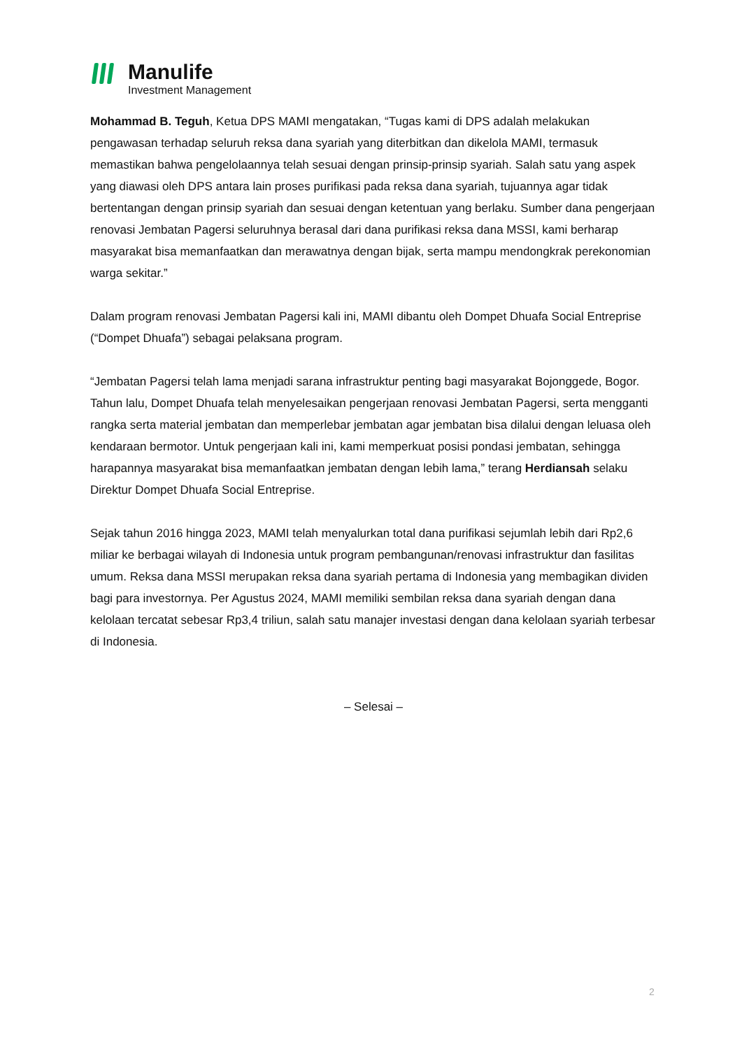Manulife
Investment Management
Mohammad B. Teguh, Ketua DPS MAMI mengatakan, “Tugas kami di DPS adalah melakukan pengawasan terhadap seluruh reksa dana syariah yang diterbitkan dan dikelola MAMI, termasuk memastikan bahwa pengelolaannya telah sesuai dengan prinsip-prinsip syariah. Salah satu yang aspek yang diawasi oleh DPS antara lain proses purifikasi pada reksa dana syariah, tujuannya agar tidak bertentangan dengan prinsip syariah dan sesuai dengan ketentuan yang berlaku. Sumber dana pengerjaan renovasi Jembatan Pagersi seluruhnya berasal dari dana purifikasi reksa dana MSSI, kami berharap masyarakat bisa memanfaatkan dan merawatnya dengan bijak, serta mampu mendongkrak perekonomian warga sekitar.”
Dalam program renovasi Jembatan Pagersi kali ini, MAMI dibantu oleh Dompet Dhuafa Social Entreprise (“Dompet Dhuafa”) sebagai pelaksana program.
“Jembatan Pagersi telah lama menjadi sarana infrastruktur penting bagi masyarakat Bojonggede, Bogor. Tahun lalu, Dompet Dhuafa telah menyelesaikan pengerjaan renovasi Jembatan Pagersi, serta mengganti rangka serta material jembatan dan memperlebar jembatan agar jembatan bisa dilalui dengan leluasa oleh kendaraan bermotor. Untuk pengerjaan kali ini, kami memperkuat posisi pondasi jembatan, sehingga harapannya masyarakat bisa memanfaatkan jembatan dengan lebih lama,” terang Herdiansah selaku Direktur Dompet Dhuafa Social Entreprise.
Sejak tahun 2016 hingga 2023, MAMI telah menyalurkan total dana purifikasi sejumlah lebih dari Rp2,6 miliar ke berbagai wilayah di Indonesia untuk program pembangunan/renovasi infrastruktur dan fasilitas umum. Reksa dana MSSI merupakan reksa dana syariah pertama di Indonesia yang membagikan dividen bagi para investornya. Per Agustus 2024, MAMI memiliki sembilan reksa dana syariah dengan dana kelolaan tercatat sebesar Rp3,4 triliun, salah satu manajer investasi dengan dana kelolaan syariah terbesar di Indonesia.
– Selesai –
2